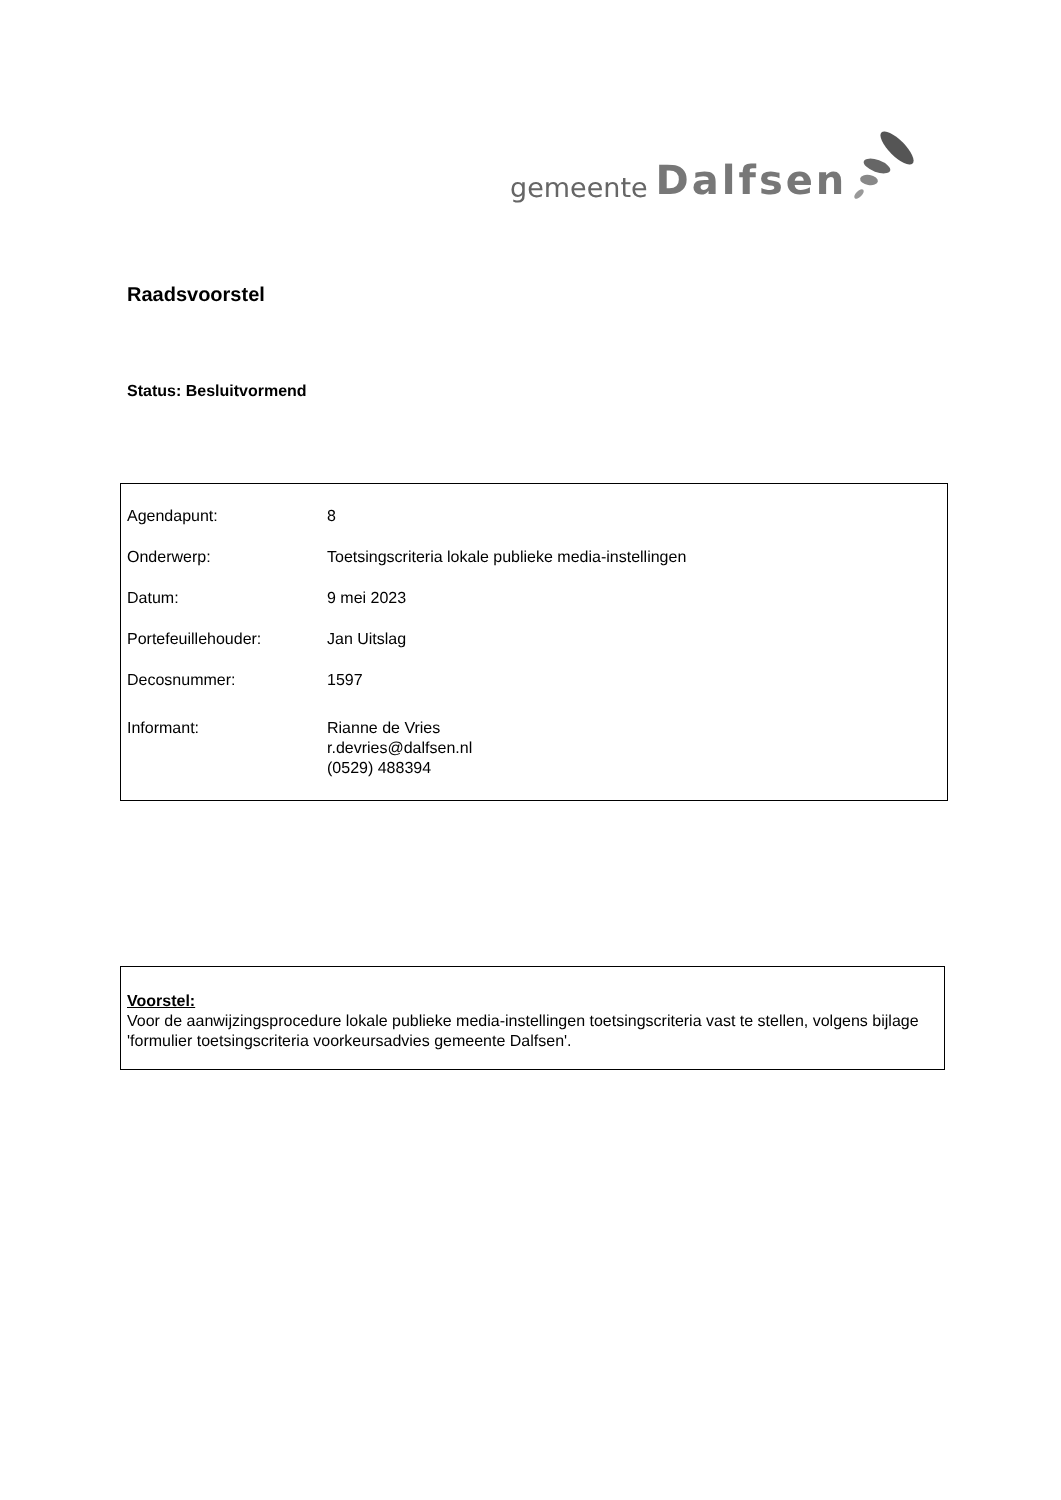gemeente Dalfsen
Raadsvoorstel
Status: Besluitvormend
| Agendapunt: | 8 |
| Onderwerp: | Toetsingscriteria lokale publieke media-instellingen |
| Datum: | 9 mei 2023 |
| Portefeuillehouder: | Jan Uitslag |
| Decosnummer: | 1597 |
| Informant: | Rianne de Vries r.devries@dalfsen.nl (0529) 488394 |
Voorstel:
Voor de aanwijzingsprocedure lokale publieke media-instellingen toetsingscriteria vast te stellen, volgens bijlage 'formulier toetsingscriteria voorkeursadvies gemeente Dalfsen'.